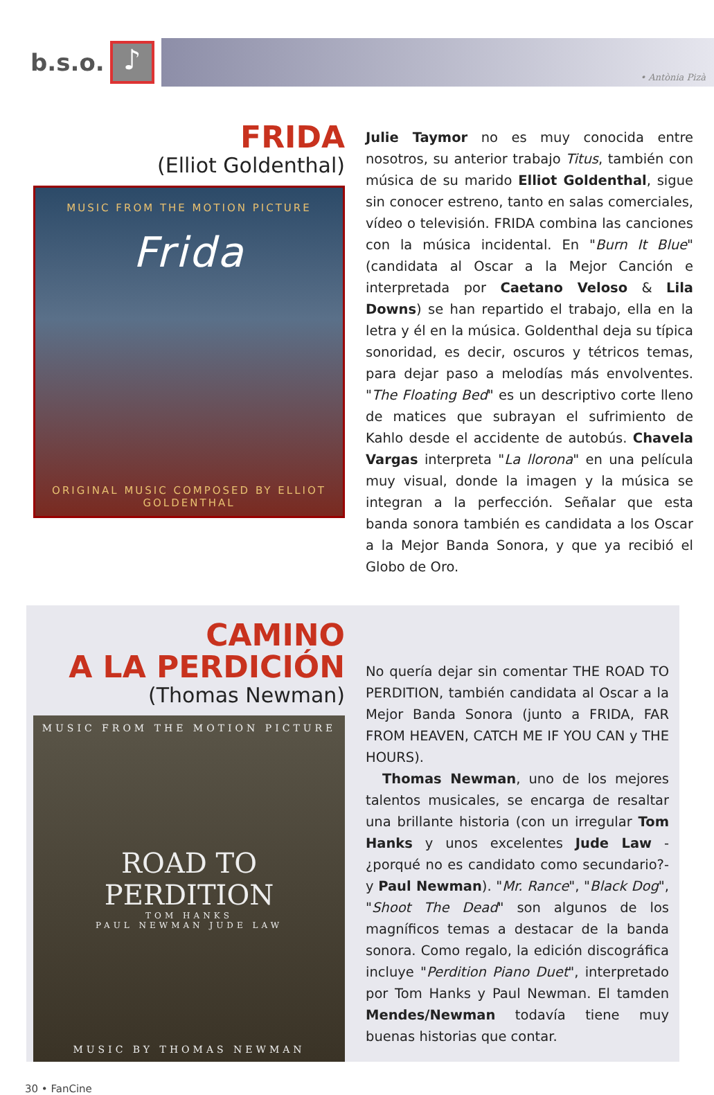b.s.o.
♪
• Antònia Pizà
FRIDA
(Elliot Goldenthal)
MUSIC FROM THE MOTION PICTURE
Frida
ORIGINAL MUSIC COMPOSED BY ELLIOT GOLDENTHAL
Julie Taymor no es muy conocida entre nosotros, su anterior trabajo Titus, también con música de su marido Elliot Goldenthal, sigue sin conocer estreno, tanto en salas comerciales, vídeo o televisión. FRIDA combina las canciones con la música incidental. En "Burn It Blue" (candidata al Oscar a la Mejor Canción e interpretada por Caetano Veloso & Lila Downs) se han repartido el trabajo, ella en la letra y él en la música. Goldenthal deja su típica sonoridad, es decir, oscuros y tétricos temas, para dejar paso a melodías más envolventes. "The Floating Bed" es un descriptivo corte lleno de matices que subrayan el sufrimiento de Kahlo desde el accidente de autobús. Chavela Vargas interpreta "La llorona" en una película muy visual, donde la imagen y la música se integran a la perfección. Señalar que esta banda sonora también es candidata a los Oscar a la Mejor Banda Sonora, y que ya recibió el Globo de Oro.
CAMINO
A LA PERDICIÓN
(Thomas Newman)
MUSIC FROM THE MOTION PICTURE
ROAD TO PERDITION
TOM HANKS
PAUL NEWMAN JUDE LAW
MUSIC BY THOMAS NEWMAN
No quería dejar sin comentar THE ROAD TO PERDITION, también candidata al Oscar a la Mejor Banda Sonora (junto a FRIDA, FAR FROM HEAVEN, CATCH ME IF YOU CAN y THE HOURS).
Thomas Newman, uno de los mejores talentos musicales, se encarga de resaltar una brillante historia (con un irregular Tom Hanks y unos excelentes Jude Law -¿porqué no es candidato como secundario?- y Paul Newman). "Mr. Rance", "Black Dog", "Shoot The Dead" son algunos de los magníficos temas a destacar de la banda sonora. Como regalo, la edición discográfica incluye "Perdition Piano Duet", interpretado por Tom Hanks y Paul Newman. El tamden Mendes/Newman todavía tiene muy buenas historias que contar.
30 • FanCine